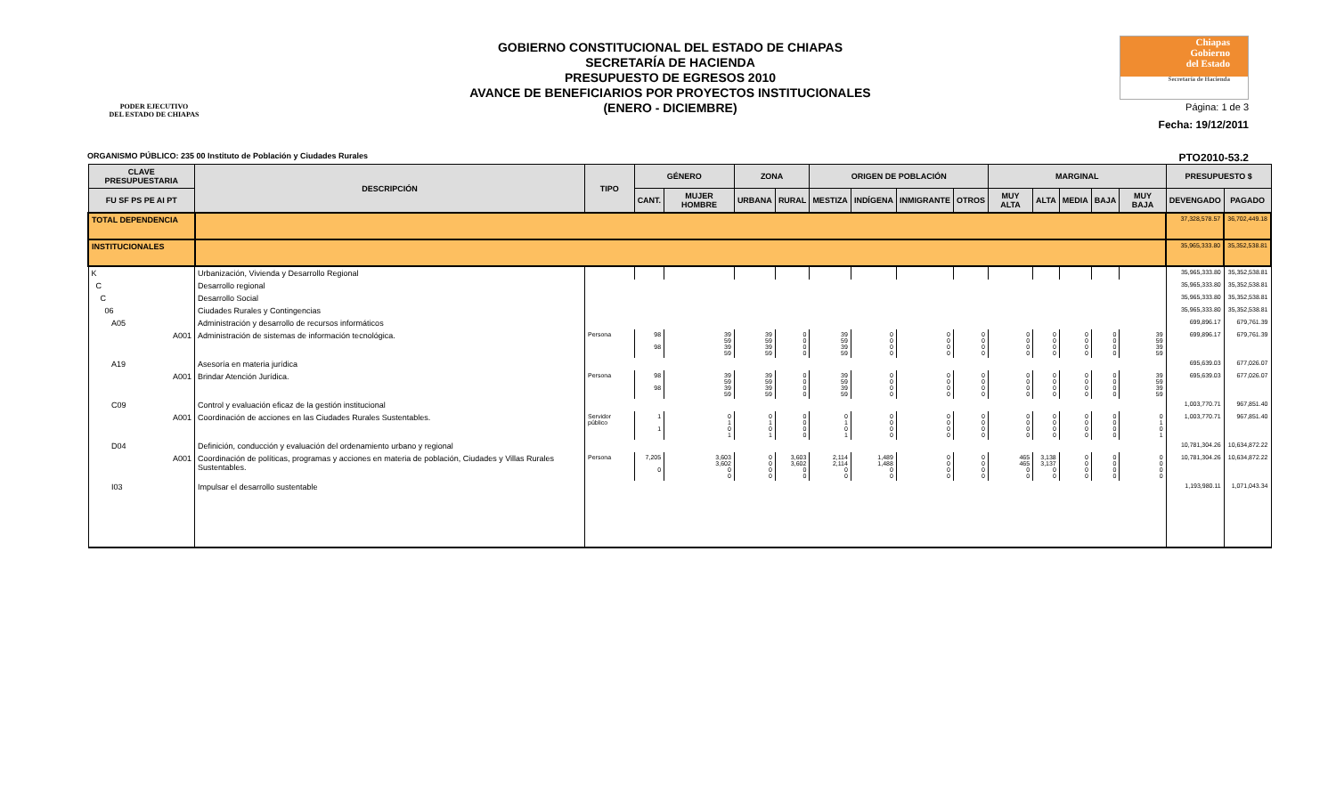PODER EJECUTIVO
DEL ESTADO DE CHIAPAS
GOBIERNO CONSTITUCIONAL DEL ESTADO DE CHIAPAS
SECRETARÍA DE HACIENDA
PRESUPUESTO DE EGRESOS 2010
AVANCE DE BENEFICIARIOS POR PROYECTOS INSTITUCIONALES
(ENERO - DICIEMBRE)
Chiapas
Gobierno
del Estado
Secretaría de Hacienda
Página: 1 de 3
Fecha: 19/12/2011
ORGANISMO PÚBLICO: 235 00 Instituto de Población y Ciudades Rurales PTO2010-53.2
| CLAVE PRESUPUESTARIA | DESCRIPCIÓN | TIPO | GÉNERO | | ZONA | | ORIGEN DE POBLACIÓN | | | | MARGINAL | | | | | PRESUPUESTO $ | |
| --- | --- | --- | --- | --- | --- | --- | --- | --- | --- | --- | --- | --- | --- | --- | --- | --- | --- |
| FU SF PS PE AI PT | | | CANT. | MUJER HOMBRE | URBANA | RURAL | MESTIZA | INDÍGENA | INMIGRANTE | OTROS | MUY ALTA | ALTA | MEDIA | BAJA | MUY BAJA | DEVENGADO | PAGADO |
| TOTAL DEPENDENCIA | | | | | | | | | | | | | | | | 37,328,578.57 | 36,702,449.18 |
| INSTITUCIONALES | | | | | | | | | | | | | | | | 35,965,333.80 | 35,352,538.81 |
| K | Urbanización, Vivienda y Desarrollo Regional | | | | | | | | | | | | | | | 35,965,333.80 | 35,352,538.81 |
| C | Desarrollo regional | | | | | | | | | | | | | | | 35,965,333.80 | 35,352,538.81 |
| C | Desarrollo Social | | | | | | | | | | | | | | | 35,965,333.80 | 35,352,538.81 |
| 06 | Ciudades Rurales y Contingencias | | | | | | | | | | | | | | | 35,965,333.80 | 35,352,538.81 |
| A05 | Administración y desarrollo de recursos informáticos | | | | | | | | | | | | | | | 699,896.17 | 679,761.39 |
| A001 | Administración de sistemas de información tecnológica. | Persona | 98 98 | 39 59 39 59 | 39 59 39 59 | 0 0 0 0 | 39 59 39 59 | 0 0 0 0 | 0 0 0 0 | 0 0 0 0 | 0 0 0 0 | 0 0 0 0 | 0 0 0 0 | 0 0 0 0 | 39 59 39 59 | 699,896.17 | 679,761.39 |
| A19 | Asesoría en materia jurídica | | | | | | | | | | | | | | | 695,639.03 | 677,026.07 |
| A001 | Brindar Atención Jurídica. | Persona | 98 98 | 39 59 39 59 | 39 59 39 59 | 0 0 0 0 | 39 59 39 59 | 0 0 0 0 | 0 0 0 0 | 0 0 0 0 | 0 0 0 0 | 0 0 0 0 | 0 0 0 0 | 0 0 0 0 | 39 59 39 59 | 695,639.03 | 677,026.07 |
| C09 | Control y evaluación eficaz de la gestión institucional | | | | | | | | | | | | | | | 1,003,770.71 | 967,851.40 |
| A001 | Coordinación de acciones en las Ciudades Rurales Sustentables. | Servidor público | 1 1 | 0 1 0 1 | 0 1 0 1 | 0 0 0 0 | 0 1 0 1 | 0 0 0 0 | 0 0 0 0 | 0 0 0 0 | 0 0 0 0 | 0 0 0 0 | 0 0 0 0 | 0 0 0 0 | 0 1 0 1 | 1,003,770.71 | 967,851.40 |
| D04 | Definición, conducción y evaluación del ordenamiento urbano y regional | | | | | | | | | | | | | | | 10,781,304.26 | 10,634,872.22 |
| A001 | Coordinación de políticas, programas y acciones en materia de población, Ciudades y Villas Rurales Sustentables. | Persona | 7,205 0 | 3,603 3,602 0 0 | 0 0 0 0 | 3,603 3,602 0 0 | 2,114 2,114 0 0 | 1,489 1,488 0 0 | 0 0 0 0 | 0 0 0 0 | 465 465 0 0 | 3,138 3,137 0 0 | 0 0 0 0 | 0 0 0 0 | 0 0 0 0 | 10,781,304.26 | 10,634,872.22 |
| I03 | Impulsar el desarrollo sustentable | | | | | | | | | | | | | | | 1,193,980.11 | 1,071,043.34 |